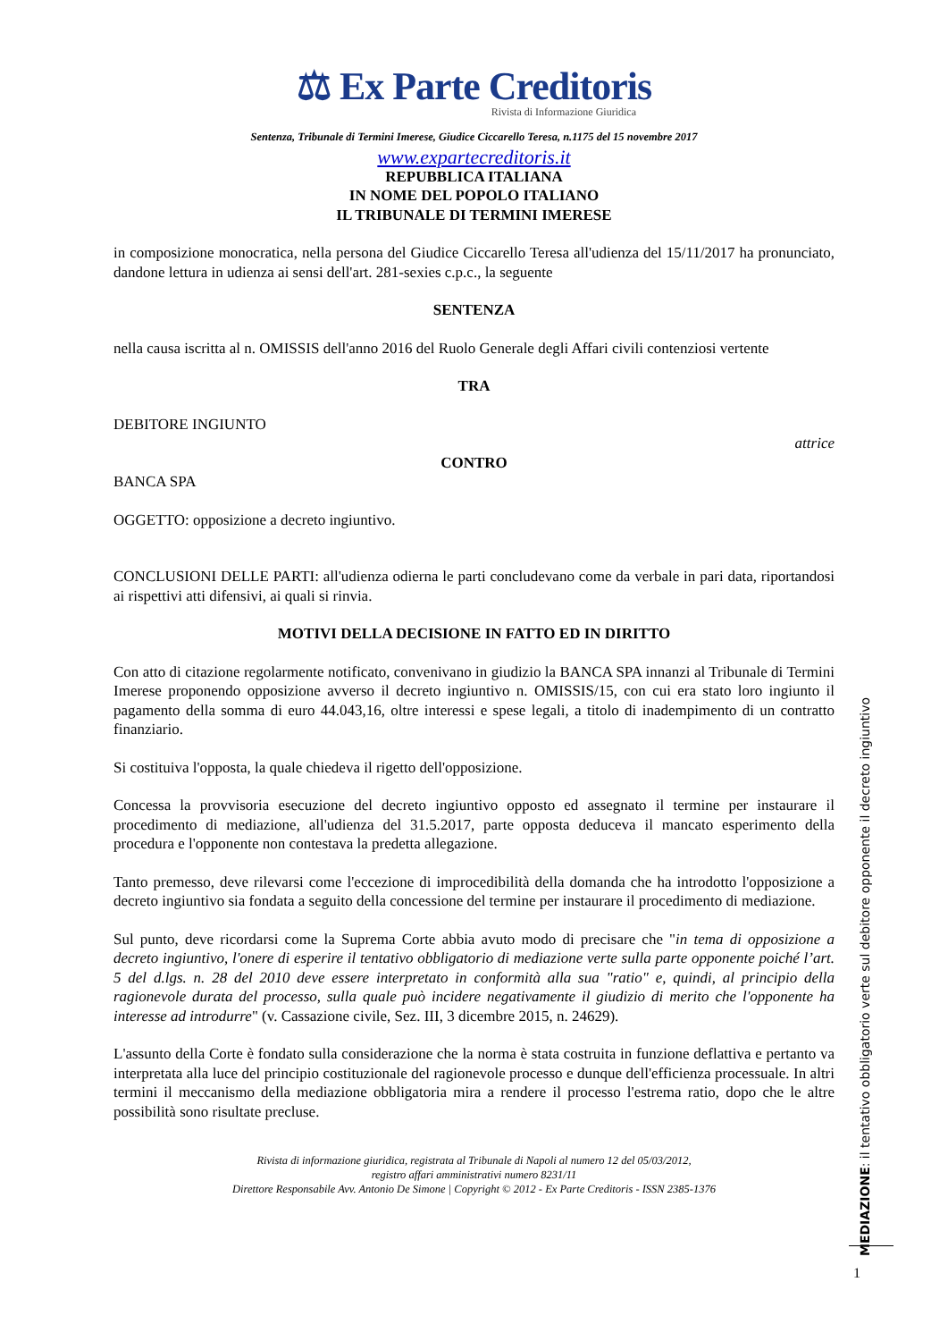⚖ Ex Parte Creditoris
Rivista di Informazione Giuridica
Sentenza, Tribunale di Termini Imerese, Giudice Ciccarello Teresa, n.1175 del 15 novembre 2017
www.expartecreditoris.it
REPUBBLICA ITALIANA
IN NOME DEL POPOLO ITALIANO
IL TRIBUNALE DI TERMINI IMERESE
in composizione monocratica, nella persona del Giudice Ciccarello Teresa all'udienza del 15/11/2017 ha pronunciato, dandone lettura in udienza ai sensi dell'art. 281-sexies c.p.c., la seguente
SENTENZA
nella causa iscritta al n. OMISSIS dell'anno 2016 del Ruolo Generale degli Affari civili contenziosi vertente
TRA
DEBITORE INGIUNTO
attrice
CONTRO
BANCA SPA
OGGETTO: opposizione a decreto ingiuntivo.
CONCLUSIONI DELLE PARTI: all'udienza odierna le parti concludevano come da verbale in pari data, riportandosi ai rispettivi atti difensivi, ai quali si rinvia.
MOTIVI DELLA DECISIONE IN FATTO ED IN DIRITTO
Con atto di citazione regolarmente notificato, convenivano in giudizio la BANCA SPA innanzi al Tribunale di Termini Imerese proponendo opposizione avverso il decreto ingiuntivo n. OMISSIS/15, con cui era stato loro ingiunto il pagamento della somma di euro 44.043,16, oltre interessi e spese legali, a titolo di inadempimento di un contratto finanziario.
Si costituiva l'opposta, la quale chiedeva il rigetto dell'opposizione.
Concessa la provvisoria esecuzione del decreto ingiuntivo opposto ed assegnato il termine per instaurare il procedimento di mediazione, all'udienza del 31.5.2017, parte opposta deduceva il mancato esperimento della procedura e l'opponente non contestava la predetta allegazione.
Tanto premesso, deve rilevarsi come l'eccezione di improcedibilità della domanda che ha introdotto l'opposizione a decreto ingiuntivo sia fondata a seguito della concessione del termine per instaurare il procedimento di mediazione.
Sul punto, deve ricordarsi come la Suprema Corte abbia avuto modo di precisare che "in tema di opposizione a decreto ingiuntivo, l'onere di esperire il tentativo obbligatorio di mediazione verte sulla parte opponente poiché l’art. 5 del d.lgs. n. 28 del 2010 deve essere interpretato in conformità alla sua "ratio" e, quindi, al principio della ragionevole durata del processo, sulla quale può incidere negativamente il giudizio di merito che l'opponente ha interesse ad introdurre" (v. Cassazione civile, Sez. III, 3 dicembre 2015, n. 24629).
L'assunto della Corte è fondato sulla considerazione che la norma è stata costruita in funzione deflattiva e pertanto va interpretata alla luce del principio costituzionale del ragionevole processo e dunque dell'efficienza processuale. In altri termini il meccanismo della mediazione obbligatoria mira a rendere il processo l'estrema ratio, dopo che le altre possibilità sono risultate precluse.
Rivista di informazione giuridica, registrata al Tribunale di Napoli al numero 12 del 05/03/2012,
registro affari amministrativi numero 8231/11
Direttore Responsabile Avv. Antonio De Simone | Copyright © 2012 - Ex Parte Creditoris - ISSN 2385-1376
MEDIAZIONE: il tentativo obbligatorio verte sul debitore opponente il decreto ingiuntivo
1